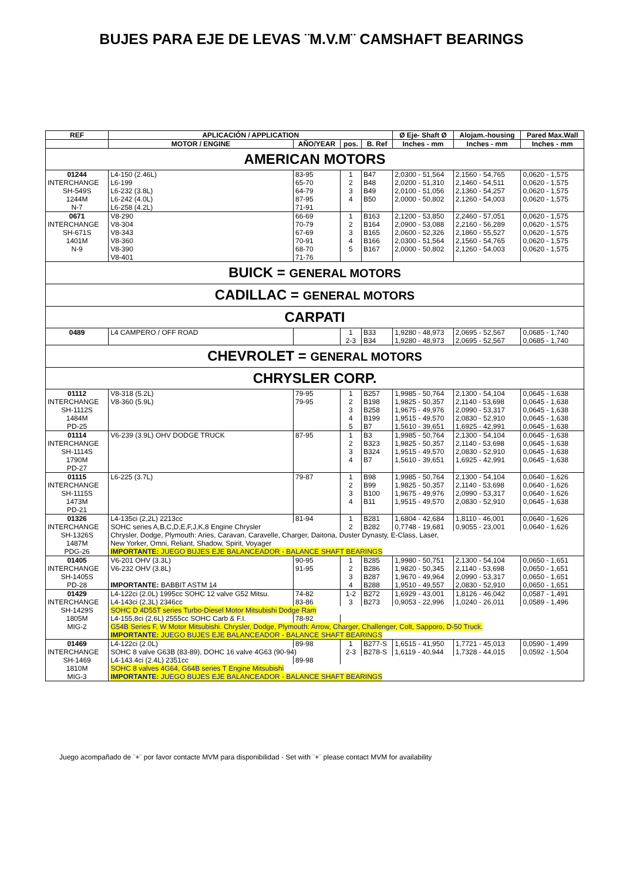BUJES PARA EJE DE LEVAS ¨M.V.M¨ CAMSHAFT BEARINGS
| REF | APLICACIÓN / APPLICATION | | | | Ø Eje- Shaft Ø | Alojam.-housing | Pared Max.Wall |
| --- | --- | --- | --- | --- | --- | --- | --- |
| | MOTOR / ENGINE | AÑO/YEAR | pos. | B. Ref | Inches - mm | Inches - mm | Inches - mm |
| AMERICAN MOTORS | | | | | | | |
| 01244 | L4-150 (2.46L) | 83-95 | 1 | B47 | 2,0300 - 51,564 | 2,1560 - 54,765 | 0,0620 - 1,575 |
| INTERCHANGE | L6-199 | 65-70 | 2 | B48 | 2,0200 - 51,310 | 2,1460 - 54,511 | 0,0620 - 1,575 |
| SH-549S | L6-232 (3.8L) | 64-79 | 3 | B49 | 2,0100 - 51,056 | 2,1360 - 54,257 | 0,0620 - 1,575 |
| 1244M | L6-242 (4.0L) | 87-95 | 4 | B50 | 2,0000 - 50,802 | 2,1260 - 54,003 | 0,0620 - 1,575 |
| N-7 | L6-258 (4.2L) | 71-91 | | | | | |
| 0671 | V8-290 | 66-69 | 1 | B163 | 2,1200 - 53,850 | 2,2460 - 57,051 | 0,0620 - 1,575 |
| INTERCHANGE | V8-304 | 70-79 | 2 | B164 | 2,0900 - 53,088 | 2,2160 - 56,289 | 0,0620 - 1,575 |
| SH-671S | V8-343 | 67-69 | 3 | B165 | 2,0600 - 52,326 | 2,1860 - 55,527 | 0,0620 - 1,575 |
| 1401M | V8-360 | 70-91 | 4 | B166 | 2,0300 - 51,564 | 2,1560 - 54,765 | 0,0620 - 1,575 |
| N-9 | V8-390 | 68-70 | 5 | B167 | 2,0000 - 50,802 | 2,1260 - 54,003 | 0,0620 - 1,575 |
| | V8-401 | 71-76 | | | | | |
| BUICK = GENERAL MOTORS | | | | | | | |
| CADILLAC = GENERAL MOTORS | | | | | | | |
| CARPATI | | | | | | | |
| 0489 | L4 CAMPERO / OFF ROAD | | 1 | B33 | 1,9280 - 48,973 | 2,0695 - 52,567 | 0,0685 - 1,740 |
| | | | 2-3 | B34 | 1,9280 - 48,973 | 2,0695 - 52,567 | 0,0685 - 1,740 |
| CHEVROLET = GENERAL MOTORS | | | | | | | |
| CHRYSLER CORP. | | | | | | | |
| 01112 | V8-318 (5.2L) | 79-95 | 1 | B257 | 1,9985 - 50,764 | 2,1300 - 54,104 | 0,0645 - 1,638 |
| INTERCHANGE | V8-360 (5.9L) | 79-95 | 2 | B198 | 1,9825 - 50,357 | 2,1140 - 53,698 | 0,0645 - 1,638 |
| SH-1112S | | | 3 | B258 | 1,9675 - 49,976 | 2,0990 - 53,317 | 0,0645 - 1,638 |
| 1484M | | | 4 | B199 | 1,9515 - 49,570 | 2,0830 - 52,910 | 0,0645 - 1,638 |
| PD-25 | | | 5 | B7 | 1,5610 - 39,651 | 1,6925 - 42,991 | 0,0645 - 1,638 |
| 01114 | V6-239 (3.9L) OHV DODGE TRUCK | 87-95 | 1 | B3 | 1,9985 - 50,764 | 2,1300 - 54,104 | 0,0645 - 1,638 |
| INTERCHANGE | | | 2 | B323 | 1,9825 - 50,357 | 2,1140 - 53,698 | 0,0645 - 1,638 |
| SH-1114S | | | 3 | B324 | 1,9515 - 49,570 | 2,0830 - 52,910 | 0,0645 - 1,638 |
| 1790M | | | 4 | B7 | 1,5610 - 39,651 | 1,6925 - 42,991 | 0,0645 - 1,638 |
| PD-27 | | | | | | | |
| 01115 | L6-225 (3.7L) | 79-87 | 1 | B98 | 1,9985 - 50,764 | 2,1300 - 54,104 | 0,0640 - 1,626 |
| INTERCHANGE | | | 2 | B99 | 1,9825 - 50,357 | 2,1140 - 53,698 | 0,0640 - 1,626 |
| SH-1115S | | | 3 | B100 | 1,9675 - 49,976 | 2,0990 - 53,317 | 0,0640 - 1,626 |
| 1473M | | | 4 | B11 | 1,9515 - 49,570 | 2,0830 - 52,910 | 0,0645 - 1,638 |
| PD-21 | | | | | | | |
| 01326 | L4-135ci (2,2L) 2213cc | 81-94 | 1 | B281 | 1,6804 - 42,684 | 1,8110 - 46,001 | 0,0640 - 1,626 |
| INTERCHANGE | SOHC series A,B,C,D,E,F,J,K,8 Engine Chrysler | | 2 | B282 | 0,7748 - 19,681 | 0,9055 - 23,001 | 0,0640 - 1,626 |
| SH-1326S | Chrysler, Dodge, Plymouth: Aries, Caravan, Caravelle, Charger, Daitona, Duster Dynasty, E-Class, Laser, | | | | | | |
| 1487M | New Yorker, Omni, Reliant, Shadow, Spirit, Voyager | | | | | | |
| PDG-26 | IMPORTANTE: JUEGO BUJES EJE BALANCEADOR - BALANCE SHAFT BEARINGS | | | | | | |
| 01405 | V6-201 OHV (3.3L) | 90-95 | 1 | B285 | 1,9980 - 50,751 | 2,1300 - 54,104 | 0,0650 - 1,651 |
| INTERCHANGE | V6-232 OHV (3.8L) | 91-95 | 2 | B286 | 1,9820 - 50,345 | 2,1140 - 53,698 | 0,0650 - 1,651 |
| SH-1405S | | | 3 | B287 | 1,9670 - 49,964 | 2,0990 - 53,317 | 0,0650 - 1,651 |
| PD-28 | IMPORTANTE: BABBIT ASTM 14 | | 4 | B288 | 1,9510 - 49,557 | 2,0830 - 52,910 | 0,0650 - 1,651 |
| 01429 | L4-122ci (2.0L) 1995cc SOHC 12 valve G52 Mitsu. | 74-82 | 1-2 | B272 | 1,6929 - 43,001 | 1,8126 - 46,042 | 0,0587 - 1,491 |
| INTERCHANGE | L4-143ci (2,3L) 2346cc | 83-86 | 3 | B273 | 0,9053 - 22,996 | 1,0240 - 26,011 | 0,0589 - 1,496 |
| SH-1429S | SOHC D 4D55T series Turbo-Diesel Motor Mitsubishi Dodge Ram | | | | | | |
| 1805M | L4-155,8ci (2,6L) 2555cc SOHC Carb & F.I. | 78-92 | | | | | |
| MIG-2 | G54B Series F, W Motor Mitsubishi. Chrysler, Dodge, Plymouth: Arrow, Charger, Challenger, Colt, Sapporo, D-50 Truck. | | | | | | |
| | IMPORTANTE: JUEGO BUJES EJE BALANCEADOR - BALANCE SHAFT BEARINGS | | | | | | |
| 01469 | L4-122ci (2.0L) | 89-98 | 1 | B277-S | 1,6515 - 41,950 | 1,7721 - 45,013 | 0,0590 - 1,499 |
| INTERCHANGE | SOHC 8 valve G63B (83-89), DOHC 16 valve 4G63 (90-94) | | 2-3 | B278-S | 1,6119 - 40,944 | 1,7328 - 44,015 | 0,0592 - 1,504 |
| SH-1469 | L4-143.4ci (2.4L) 2351cc | 89-98 | | | | | |
| 1810M | SOHC 8 valves 4G64, G64B series T Engine Mitsubishi | | | | | | |
| MIG-3 | IMPORTANTE: JUEGO BUJES EJE BALANCEADOR - BALANCE SHAFT BEARINGS | | | | | | |
Juego acompañado de ¨+¨ por favor contacte MVM para disponibilidad - Set with ¨+¨ please contact MVM for availability